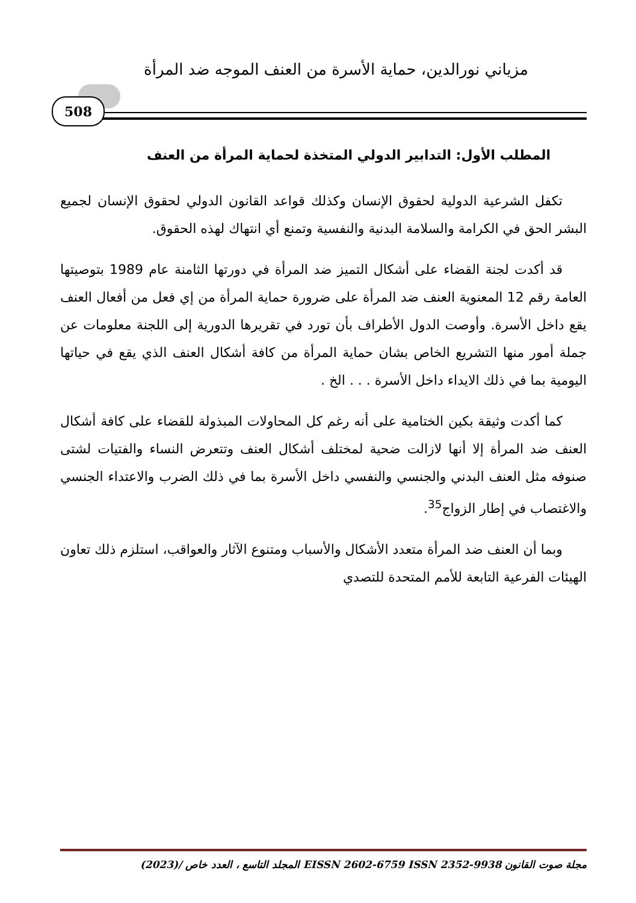مزياني نورالدين، حماية الأسرة من العنف الموجه ضد المرأة
508
المطلب الأول: التدابير الدولي المتخذة لحماية المرأة من العنف
تكفل الشرعية الدولية لحقوق الإنسان وكذلك قواعد القانون الدولي لحقوق الإنسان لجميع البشر الحق في الكرامة والسلامة البدنية والنفسية وتمنع أي انتهاك لهذه الحقوق.
قد أكدت لجنة القضاء على أشكال التميز ضد المرأة في دورتها الثامنة عام 1989 بتوصيتها العامة رقم 12 المعنوية العنف ضد المرأة على ضرورة حماية المرأة من إي فعل من أفعال العنف يقع داخل الأسرة. وأوصت الدول الأطراف بأن تورد في تقريرها الدورية إلى اللجنة معلومات عن جملة أمور منها التشريع الخاص بشان حماية المرأة من كافة أشكال العنف الذي يقع في حياتها اليومية بما في ذلك الايداء داخل الأسرة . . . الخ .
كما أكدت وثيقة بكين الختامية على أنه رغم كل المحاولات المبذولة للقضاء على كافة أشكال العنف ضد المرأة إلا أنها لازالت ضحية لمختلف أشكال العنف وتتعرض النساء والفتيات لشتى صنوفه مثل العنف البدني والجنسي والنفسي داخل الأسرة بما في ذلك الضرب والاعتداء الجنسي والاغتصاب في إطار الزواج<sup>35</sup>.
وبما أن العنف ضد المرأة متعدد الأشكال والأسباب ومتنوع الآثار والعواقب، استلزم ذلك تعاون الهيئات الفرعية التابعة للأمم المتحدة للتصدي
مجلة صوت القانون EISSN 2602-6759 ISSN 2352-9938 المجلد التاسع ، العدد خاص /(2023)